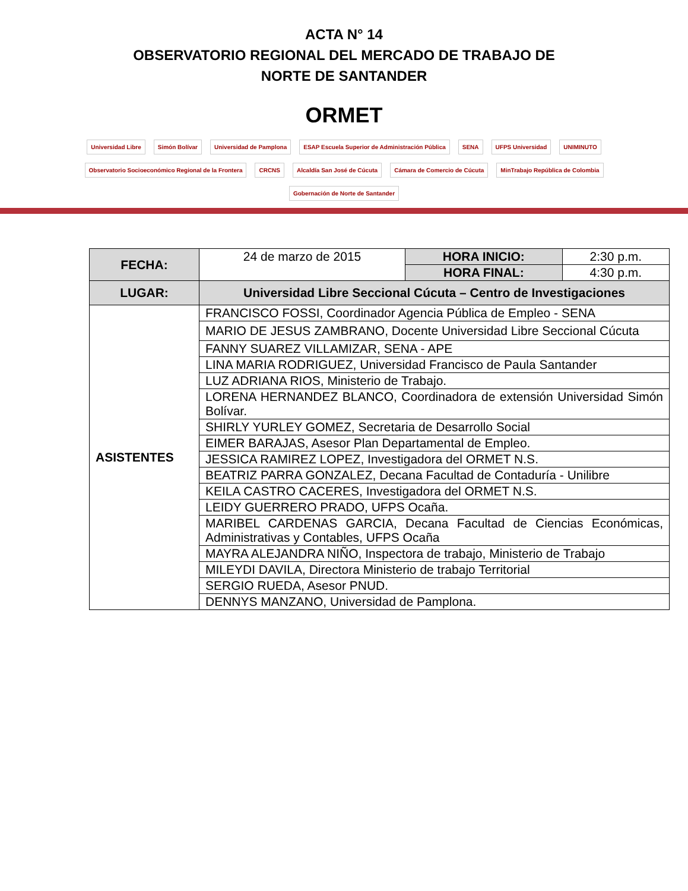ACTA N° 14
OBSERVATORIO REGIONAL DEL MERCADO DE TRABAJO DE
NORTE DE SANTANDER
ORMET
Universidad Libre
Simón Bolívar
Universidad de Pamplona
ESAP Escuela Superior de Administración Pública
SENA
UFPS Universidad
UNIMINUTO
Observatorio Socioeconómico Regional de la Frontera
CRCNS
Alcaldía San José de Cúcuta
Cámara de Comercio de Cúcuta
MinTrabajo República de Colombia
Gobernación de Norte de Santander
| FECHA: | 24 de marzo de 2015 | HORA INICIO: | 2:30 p.m. |
| | | HORA FINAL: | 4:30 p.m. |
| LUGAR: | Universidad Libre Seccional Cúcuta – Centro de Investigaciones | | |
| ASISTENTES | FRANCISCO FOSSI, Coordinador Agencia Pública de Empleo - SENA | | |
| | MARIO DE JESUS ZAMBRANO, Docente Universidad Libre Seccional Cúcuta | | |
| | FANNY SUAREZ VILLAMIZAR, SENA - APE | | |
| | LINA MARIA RODRIGUEZ, Universidad Francisco de Paula Santander | | |
| | LUZ ADRIANA RIOS, Ministerio de Trabajo. | | |
| | LORENA HERNANDEZ BLANCO, Coordinadora de extensión Universidad Simón Bolívar. | | |
| | SHIRLY YURLEY GOMEZ, Secretaria de Desarrollo Social | | |
| | EIMER BARAJAS, Asesor Plan Departamental de Empleo. | | |
| | JESSICA RAMIREZ LOPEZ, Investigadora del ORMET N.S. | | |
| | BEATRIZ PARRA GONZALEZ, Decana Facultad de Contaduría - Unilibre | | |
| | KEILA CASTRO CACERES, Investigadora del ORMET N.S. | | |
| | LEIDY GUERRERO PRADO, UFPS Ocaña. | | |
| | MARIBEL CARDENAS GARCIA, Decana Facultad de Ciencias Económicas, Administrativas y Contables, UFPS Ocaña | | |
| | MAYRA ALEJANDRA NIÑO, Inspectora de trabajo, Ministerio de Trabajo | | |
| | MILEYDI DAVILA, Directora Ministerio de trabajo Territorial | | |
| | SERGIO RUEDA, Asesor PNUD. | | |
| | DENNYS MANZANO, Universidad de Pamplona. | | |